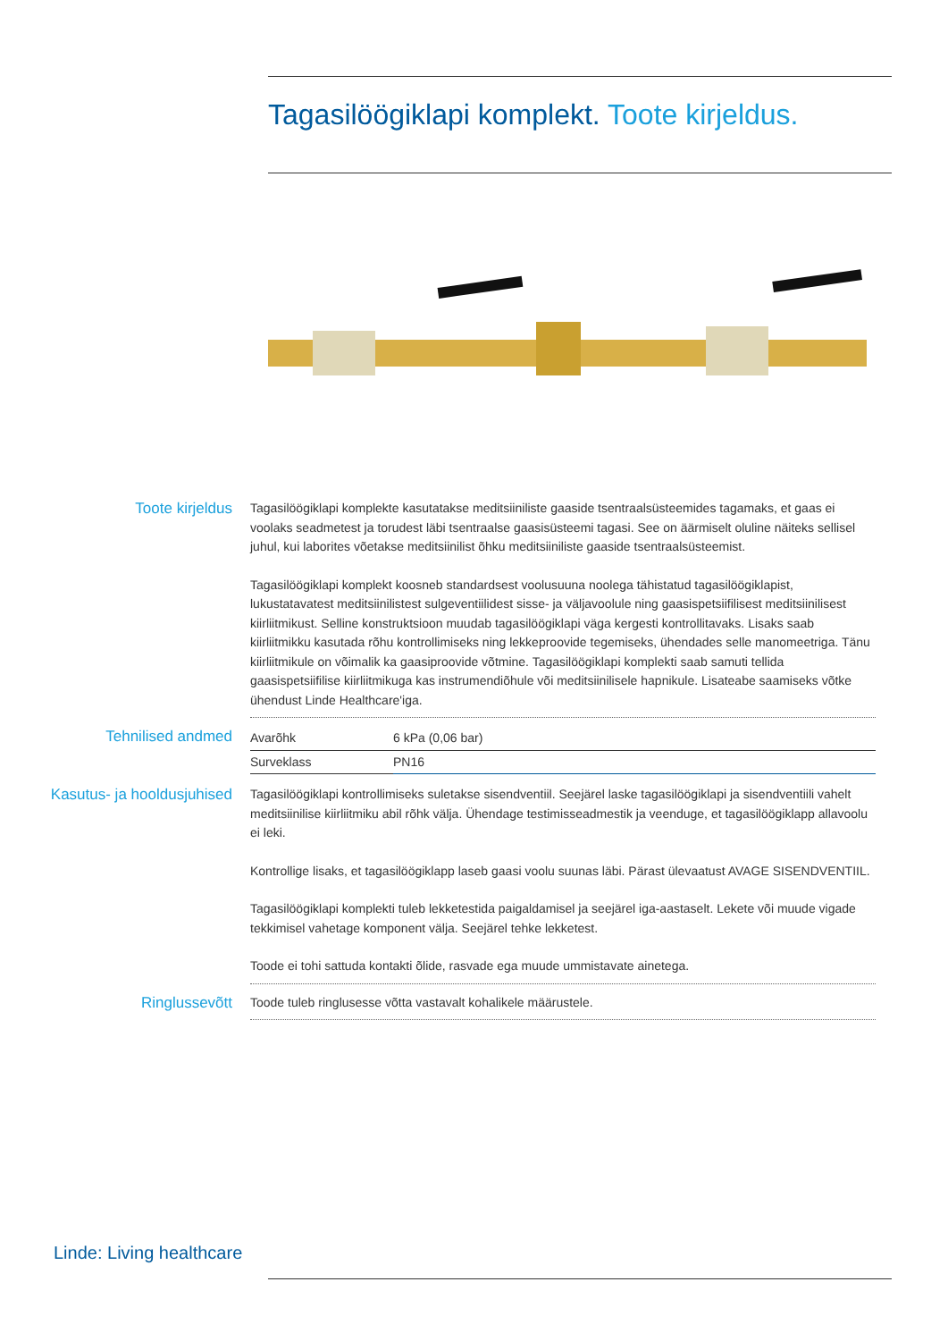Tagasilöögiklapi komplekt. Toote kirjeldus.
Toote kirjeldus
Tagasilöögiklapi komplekte kasutatakse meditsiiniliste gaaside tsentraalsüsteemides tagamaks, et gaas ei voolaks seadmetest ja torudest läbi tsentraalse gaasisüsteemi tagasi. See on äärmiselt oluline näiteks sellisel juhul, kui laborites võetakse meditsiinilist õhku meditsiiniliste gaaside tsentraalsüsteemist.
Tagasilöögiklapi komplekt koosneb standardsest voolusuuna noolega tähistatud tagasilöögiklapist, lukustatavatest meditsiinilistest sulgeventiilidest sisse- ja väljavoolule ning gaasispetsiifilisest meditsiinilisest kiirliitmikust. Selline konstruktsioon muudab tagasilöögiklapi väga kergesti kontrollitavaks. Lisaks saab kiirliitmikku kasutada rõhu kontrollimiseks ning lekkeproovide tegemiseks, ühendades selle manomeetriga. Tänu kiirliitmikule on võimalik ka gaasiproovide võtmine. Tagasilöögiklapi komplekti saab samuti tellida gaasispetsiifilise kiirliitmikuga kas instrumendiõhule või meditsiinilisele hapnikule. Lisateabe saamiseks võtke ühendust Linde Healthcare'iga.
Tehnilised andmed
| Avarõhk | 6 kPa (0,06 bar) |
| Surveklass | PN16 |
Kasutus- ja hooldusjuhised
Tagasilöögiklapi kontrollimiseks suletakse sisendventiil. Seejärel laske tagasilöögiklapi ja sisendventiili vahelt meditsiinilise kiirliitmiku abil rõhk välja. Ühendage testimisseadmestik ja veenduge, et tagasilöögiklapp allavoolu ei leki.
Kontrollige lisaks, et tagasilöögiklapp laseb gaasi voolu suunas läbi. Pärast ülevaatust AVAGE SISENDVENTIIL.
Tagasilöögiklapi komplekti tuleb lekketestida paigaldamisel ja seejärel iga-aastaselt. Lekete või muude vigade tekkimisel vahetage komponent välja. Seejärel tehke lekketest.
Toode ei tohi sattuda kontakti õlide, rasvade ega muude ummistavate ainetega.
Ringlussevõtt
Toode tuleb ringlusesse võtta vastavalt kohalikele määrustele.
Linde: Living healthcare